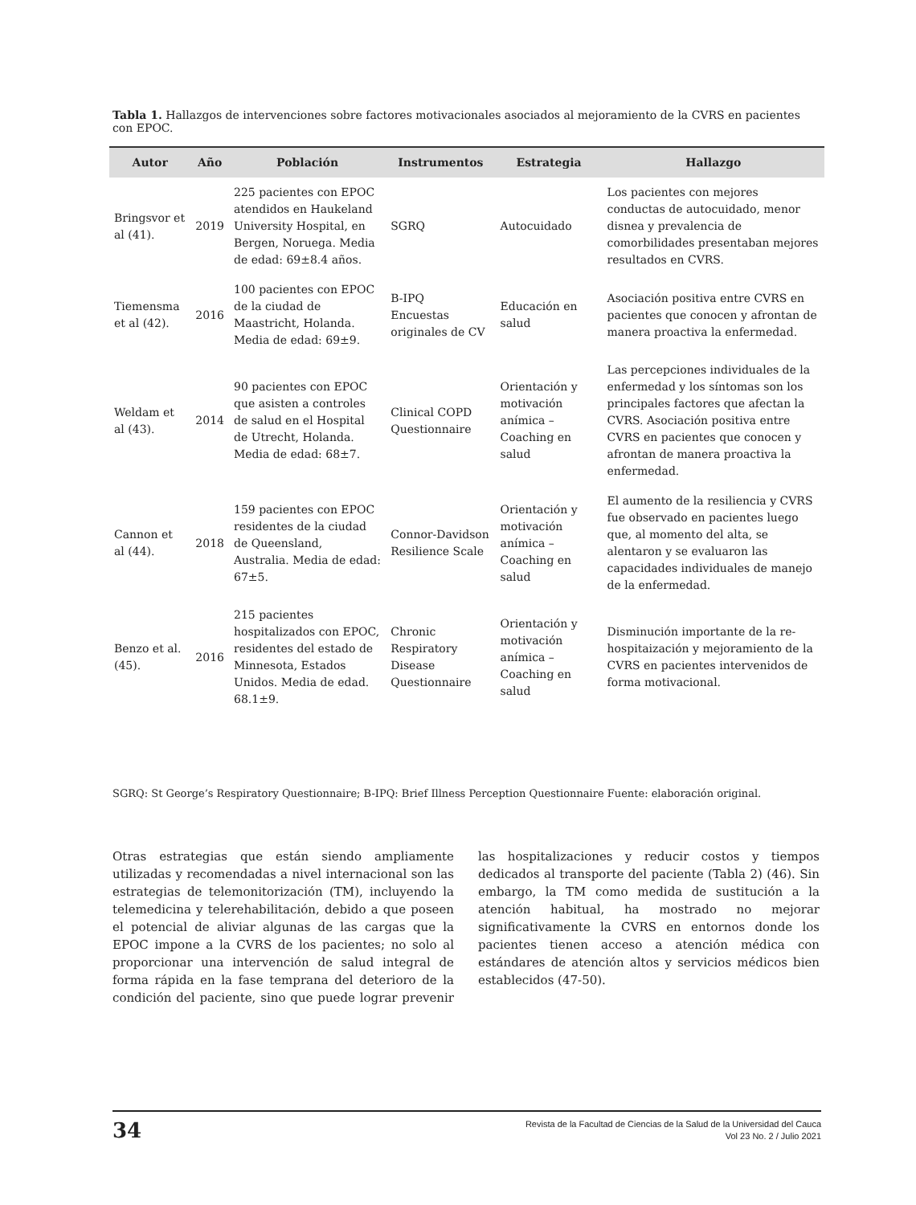Tabla 1. Hallazgos de intervenciones sobre factores motivacionales asociados al mejoramiento de la CVRS en pacientes con EPOC.
| Autor | Año | Población | Instrumentos | Estrategia | Hallazgo |
| --- | --- | --- | --- | --- | --- |
| Bringsvor et al (41). | 2019 | 225 pacientes con EPOC atendidos en Haukeland University Hospital, en Bergen, Noruega. Media de edad: 69±8.4 años. | SGRQ | Autocuidado | Los pacientes con mejores conductas de autocuidado, menor disnea y prevalencia de comorbilidades presentaban mejores resultados en CVRS. |
| Tiemensma et al (42). | 2016 | 100 pacientes con EPOC de la ciudad de Maastricht, Holanda. Media de edad: 69±9. | B-IPQ Encuestas originales de CV | Educación en salud | Asociación positiva entre CVRS en pacientes que conocen y afrontan de manera proactiva la enfermedad. |
| Weldam et al (43). | 2014 | 90 pacientes con EPOC que asisten a controles de salud en el Hospital de Utrecht, Holanda. Media de edad: 68±7. | Clinical COPD Questionnaire | Orientación y motivación anímica – Coaching en salud | Las percepciones individuales de la enfermedad y los síntomas son los principales factores que afectan la CVRS. Asociación positiva entre CVRS en pacientes que conocen y afrontan de manera proactiva la enfermedad. |
| Cannon et al (44). | 2018 | 159 pacientes con EPOC residentes de la ciudad de Queensland, Australia. Media de edad: 67±5. | Connor-Davidson Resilience Scale | Orientación y motivación anímica – Coaching en salud | El aumento de la resiliencia y CVRS fue observado en pacientes luego que, al momento del alta, se alentaron y se evaluaron las capacidades individuales de manejo de la enfermedad. |
| Benzo et al. (45). | 2016 | 215 pacientes hospitalizados con EPOC, residentes del estado de Minnesota, Estados Unidos. Media de edad. 68.1±9. | Chronic Respiratory Disease Questionnaire | Orientación y motivación anímica – Coaching en salud | Disminución importante de la re-hospitaización y mejoramiento de la CVRS en pacientes intervenidos de forma motivacional. |
SGRQ: St George’s Respiratory Questionnaire; B-IPQ: Brief Illness Perception Questionnaire Fuente: elaboración original.
Otras estrategias que están siendo ampliamente utilizadas y recomendadas a nivel internacional son las estrategias de telemonitorización (TM), incluyendo la telemedicina y telerehabilitación, debido a que poseen el potencial de aliviar algunas de las cargas que la EPOC impone a la CVRS de los pacientes; no solo al proporcionar una intervención de salud integral de forma rápida en la fase temprana del deterioro de la condición del paciente, sino que puede lograr prevenir las hospitalizaciones y reducir costos y tiempos dedicados al transporte del paciente (Tabla 2) (46). Sin embargo, la TM como medida de sustitución a la atención habitual, ha mostrado no mejorar significativamente la CVRS en entornos donde los pacientes tienen acceso a atención médica con estándares de atención altos y servicios médicos bien establecidos (47-50).
34
Revista de la Facultad de Ciencias de la Salud de la Universidad del Cauca
Vol 23 No. 2 / Julio 2021